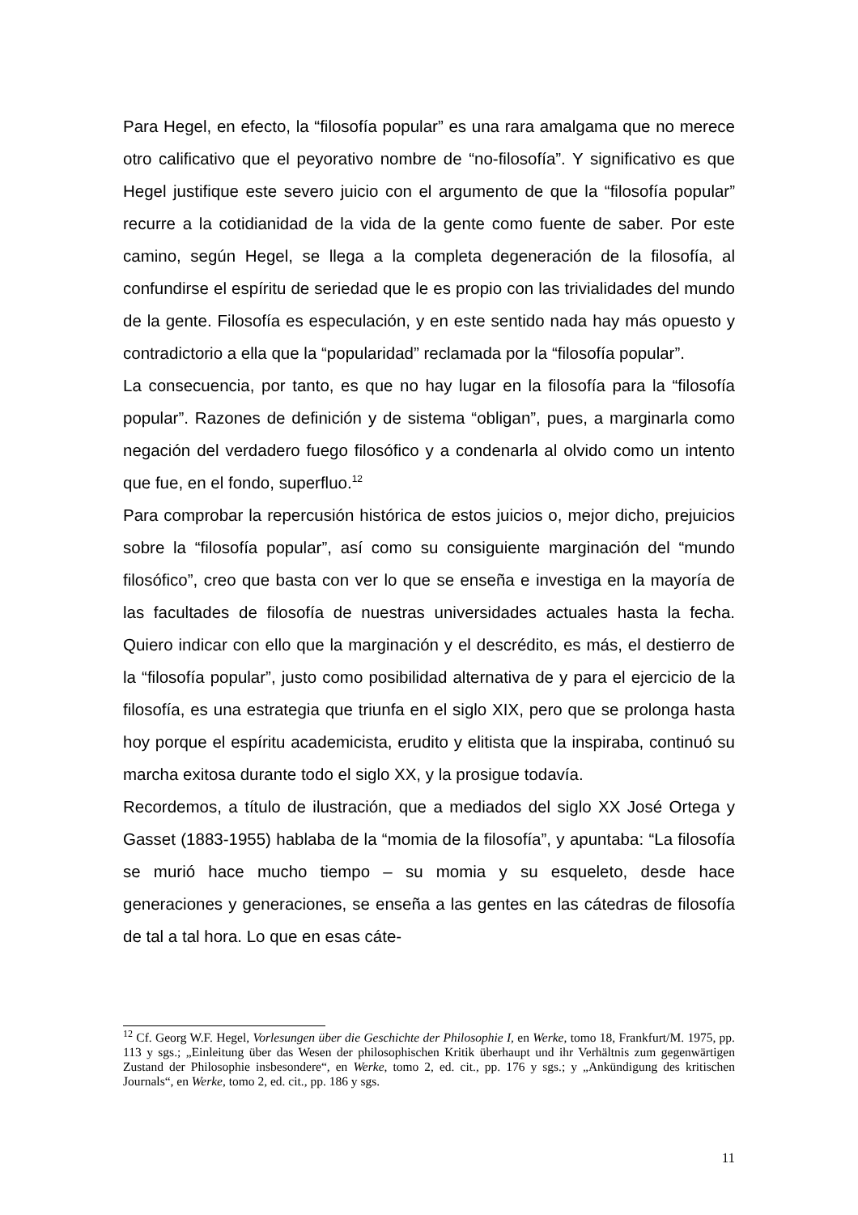Para Hegel, en efecto, la “filosofía popular” es una rara amalgama que no merece otro calificativo que el peyorativo nombre de “no-filosofía”. Y significativo es que Hegel justifique este severo juicio con el argumento de que la “filosofía popular” recurre a la cotidianidad de la vida de la gente como fuente de saber. Por este camino, según Hegel, se llega a la completa degeneración de la filosofía, al confundirse el espíritu de seriedad que le es propio con las trivialidades del mundo de la gente. Filosofía es especulación, y en este sentido nada hay más opuesto y contradictorio a ella que la “popularidad” reclamada por la “filosofía popular”.
La consecuencia, por tanto, es que no hay lugar en la filosofía para la “filosofía popular”. Razones de definición y de sistema “obligan”, pues, a marginarla como negación del verdadero fuego filosófico y a condenarla al olvido como un intento que fue, en el fondo, superfluo.<sup>12</sup>
Para comprobar la repercusión histórica de estos juicios o, mejor dicho, prejuicios sobre la “filosofía popular”, así como su consiguiente marginación del “mundo filosófico”, creo que basta con ver lo que se enseña e investiga en la mayoría de las facultades de filosofía de nuestras universidades actuales hasta la fecha. Quiero indicar con ello que la marginación y el descrédito, es más, el destierro de la “filosofía popular”, justo como posibilidad alternativa de y para el ejercicio de la filosofía, es una estrategia que triunfa en el siglo XIX, pero que se prolonga hasta hoy porque el espíritu academicista, erudito y elitista que la inspiraba, continuó su marcha exitosa durante todo el siglo XX, y la prosigue todavía.
Recordemos, a título de ilustración, que a mediados del siglo XX José Ortega y Gasset (1883-1955) hablaba de la “momia de la filosofía”, y apuntaba: “La filosofía se murió hace mucho tiempo – su momia y su esqueleto, desde hace generaciones y generaciones, se enseña a las gentes en las cátedras de filosofía de tal a tal hora. Lo que en esas cáte-
<sup>12</sup> Cf. Georg W.F. Hegel, Vorlesungen über die Geschichte der Philosophie I, en Werke, tomo 18, Frankfurt/M. 1975, pp. 113 y sgs.; „Einleitung über das Wesen der philosophischen Kritik überhaupt und ihr Verhältnis zum gegenwärtigen Zustand der Philosophie insbesondere“, en Werke, tomo 2, ed. cit., pp. 176 y sgs.; y „Ankündigung des kritischen Journals“, en Werke, tomo 2, ed. cit., pp. 186 y sgs.
11